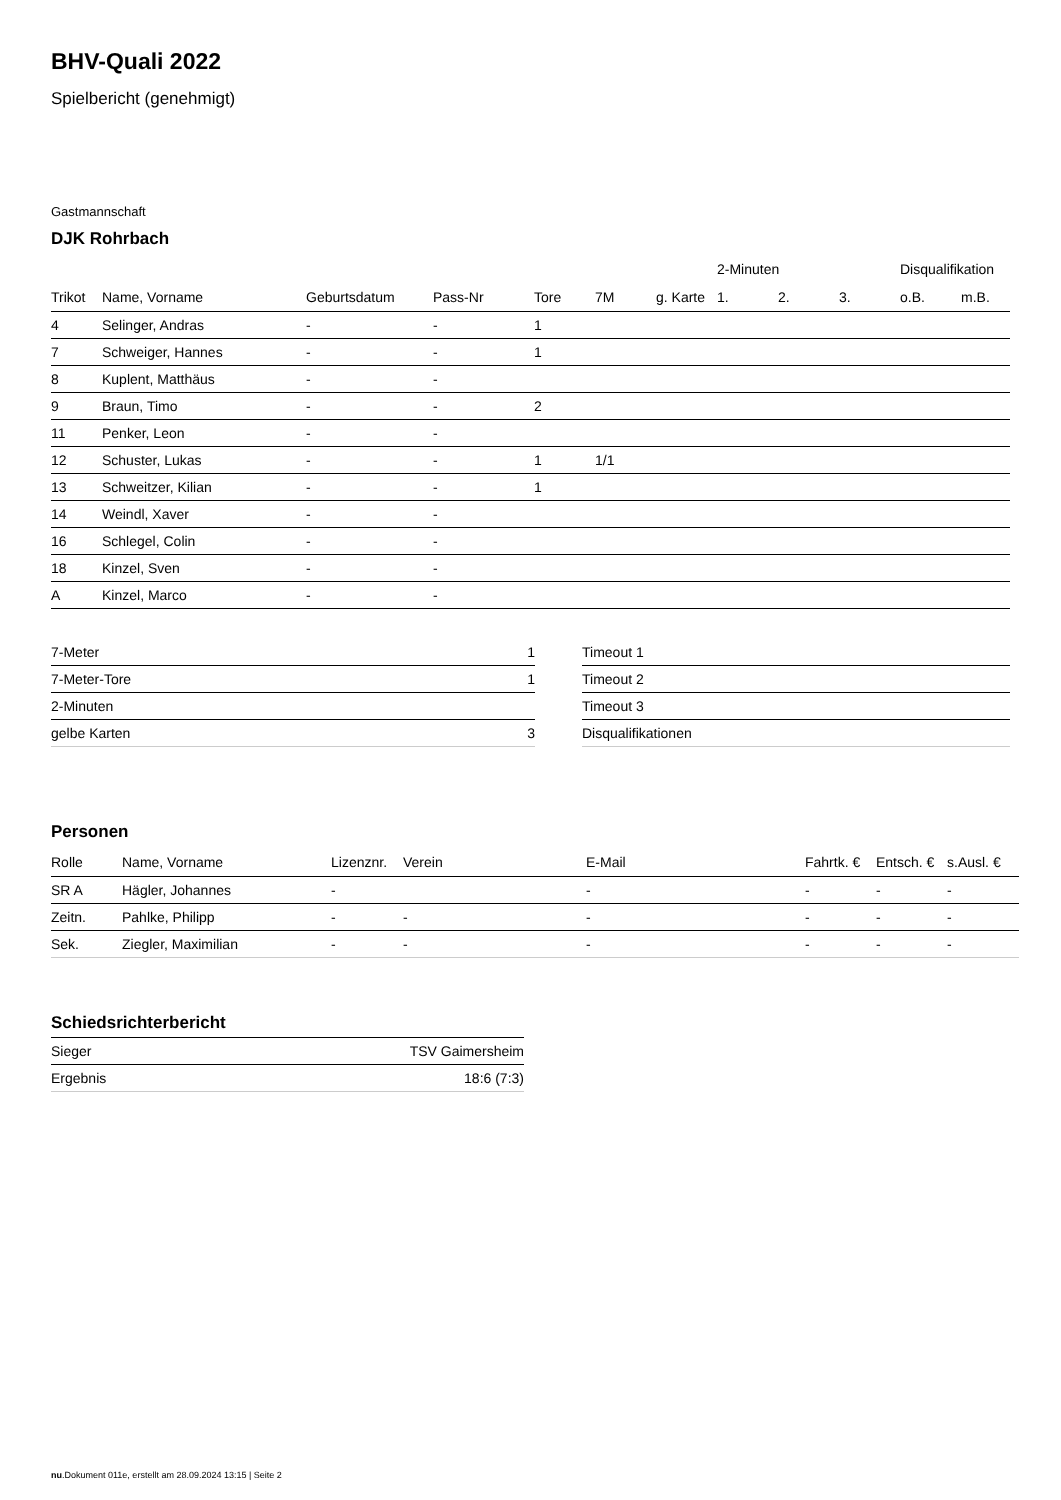BHV-Quali 2022
Spielbericht (genehmigt)
Gastmannschaft
DJK Rohrbach
| | | | | | | | 2-Minuten | | | Disqualifikation | |
| --- | --- | --- | --- | --- | --- | --- | --- | --- | --- | --- | --- |
| Trikot | Name, Vorname | Geburtsdatum | Pass-Nr | Tore | 7M | g. Karte | 1. | 2. | 3. | o.B. | m.B. |
| 4 | Selinger, Andras | - | - | 1 | | | | | | | |
| 7 | Schweiger, Hannes | - | - | 1 | | | | | | | |
| 8 | Kuplent, Matthäus | - | - | | | | | | | | |
| 9 | Braun, Timo | - | - | 2 | | | | | | | |
| 11 | Penker, Leon | - | - | | | | | | | | |
| 12 | Schuster, Lukas | - | - | 1 | 1/1 | | | | | | |
| 13 | Schweitzer, Kilian | - | - | 1 | | | | | | | |
| 14 | Weindl, Xaver | - | - | | | | | | | | |
| 16 | Schlegel, Colin | - | - | | | | | | | | |
| 18 | Kinzel, Sven | - | - | | | | | | | | |
| A | Kinzel, Marco | - | - | | | | | | | | |
| 7-Meter | 1 |
| 7-Meter-Tore | 1 |
| 2-Minuten | |
| gelbe Karten | 3 |
| Timeout 1 |
| Timeout 2 |
| Timeout 3 |
| Disqualifikationen |
Personen
| Rolle | Name, Vorname | Lizenznr. | Verein | E-Mail | Fahrtk. € | Entsch. € | s.Ausl. € |
| --- | --- | --- | --- | --- | --- | --- | --- |
| SR A | Hägler, Johannes | - | | - | - | - | - |
| Zeitn. | Pahlke, Philipp | - | - | - | - | - | - |
| Sek. | Ziegler, Maximilian | - | - | - | - | - | - |
Schiedsrichterbericht
| Sieger | TSV Gaimersheim |
| Ergebnis | 18:6 (7:3) |
nu.Dokument 011e, erstellt am 28.09.2024 13:15 | Seite 2